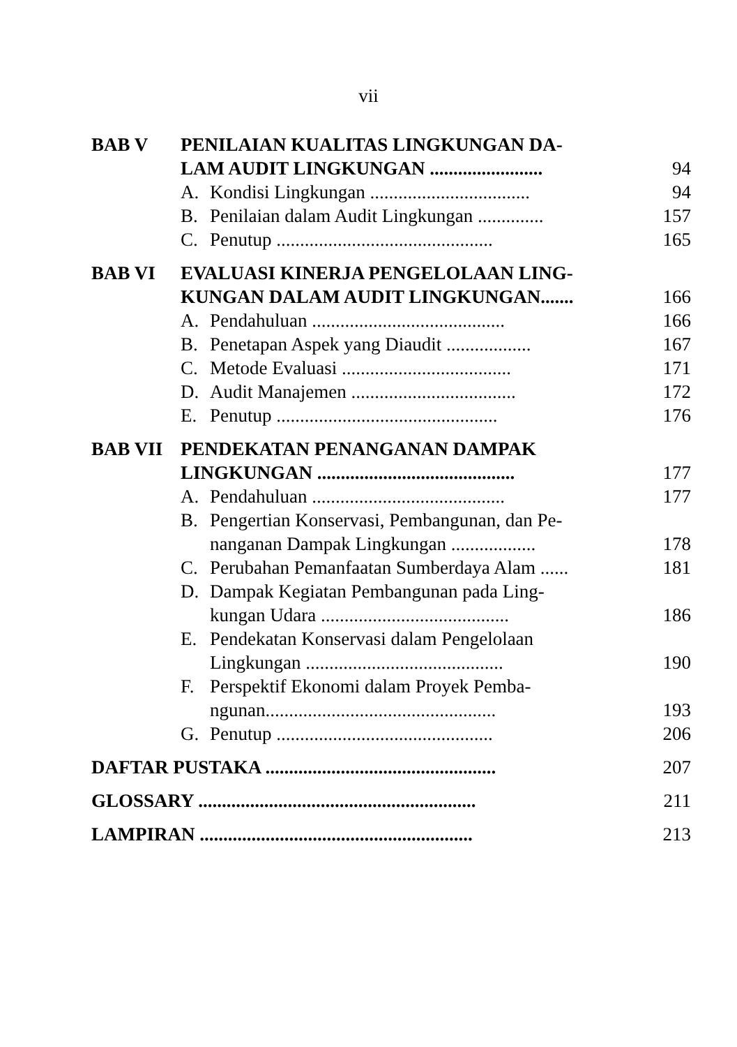vii
| BAB V | PENILAIAN KUALITAS LINGKUNGAN DA- LAM AUDIT LINGKUNGAN ........................ | | 94 |
| | A. | Kondisi Lingkungan .................................. | 94 |
| | B. | Penilaian dalam Audit Lingkungan .............. | 157 |
| | C. | Penutup .............................................. | 165 |
| BAB VI | EVALUASI KINERJA PENGELOLAAN LING- KUNGAN DALAM AUDIT LINGKUNGAN....... | | 166 |
| | A. | Pendahuluan ......................................... | 166 |
| | B. | Penetapan Aspek yang Diaudit .................. | 167 |
| | C. | Metode Evaluasi .................................... | 171 |
| | D. | Audit Manajemen ................................... | 172 |
| | E. | Penutup ............................................... | 176 |
| BAB VII | PENDEKATAN PENANGANAN DAMPAK LINGKUNGAN .......................................... | | 177 |
| | A. | Pendahuluan ......................................... | 177 |
| | B. | Pengertian Konservasi, Pembangunan, dan Pe- nanganan Dampak Lingkungan .................. | 178 |
| | C. | Perubahan Pemanfaatan Sumberdaya Alam ...... | 181 |
| | D. | Dampak Kegiatan Pembangunan pada Ling- kungan Udara ........................................ | 186 |
| | E. | Pendekatan Konservasi dalam Pengelolaan Lingkungan .......................................... | 190 |
| | F. | Perspektif Ekonomi dalam Proyek Pemba- ngunan................................................. | 193 |
| | G. | Penutup .............................................. | 206 |
| DAFTAR PUSTAKA ................................................. | | | 207 |
| GLOSSARY ........................................................... | | | 211 |
| LAMPIRAN .......................................................... | | | 213 |